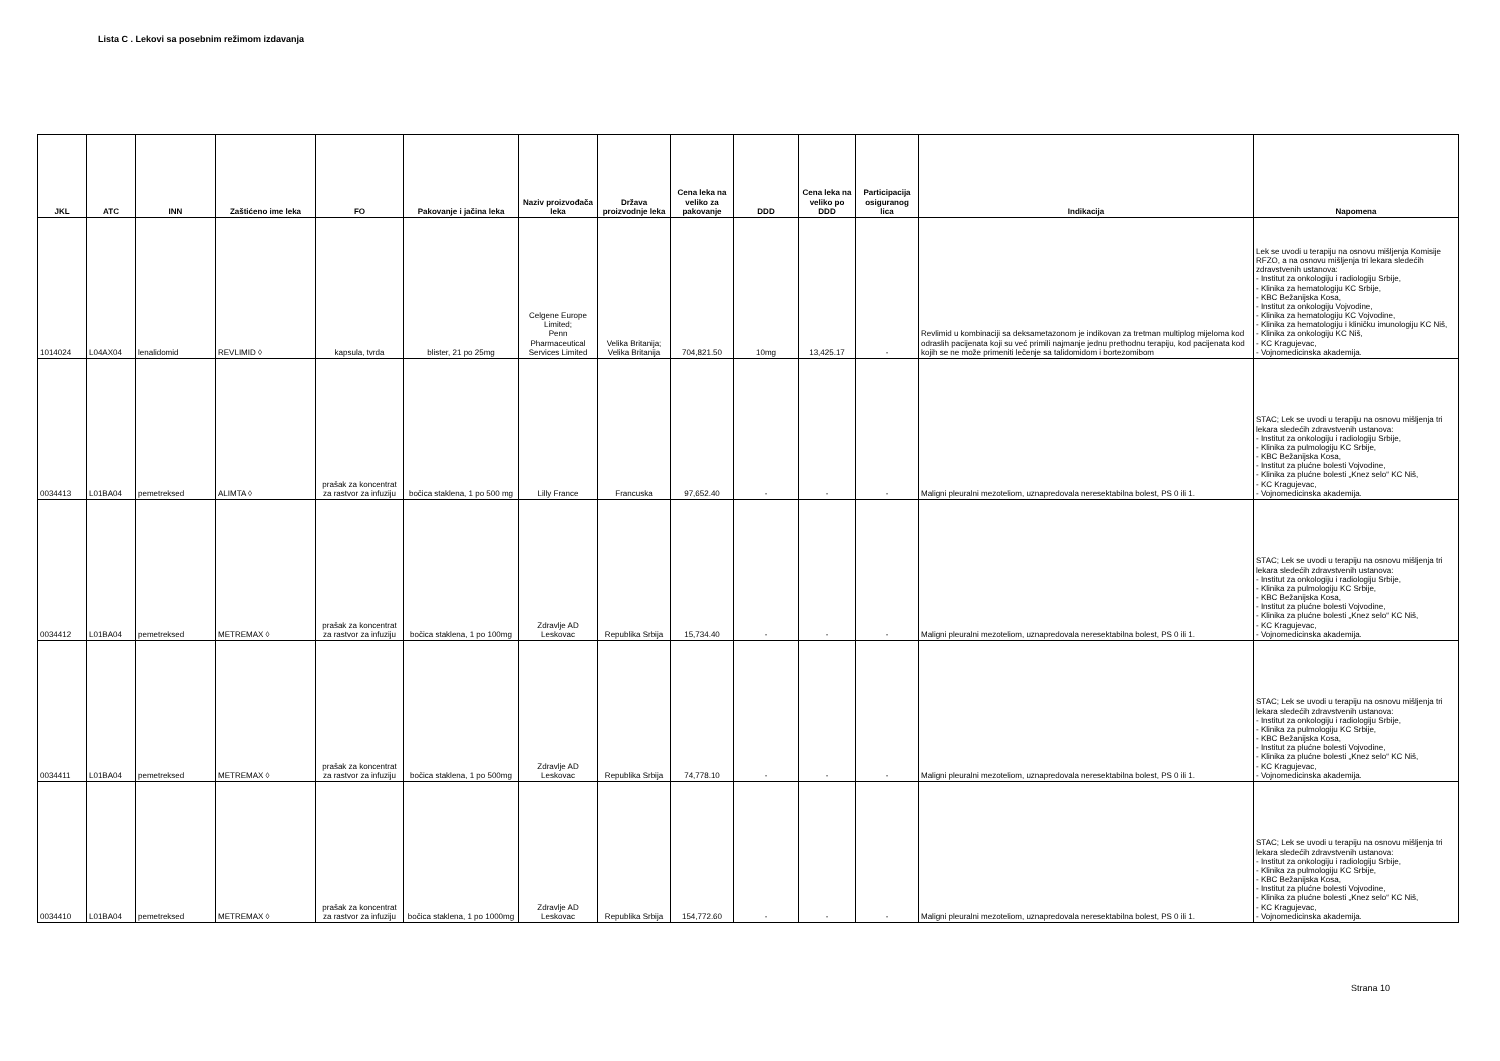Lista C . Lekovi sa posebnim režimom izdavanja
| JKL | ATC | INN | Zaštićeno ime leka | FO | Pakovanje i jačina leka | Naziv proizvođača leka | Država proizvodnje leka | Cena leka na veliko za pakovanje | DDD | Cena leka na veliko po DDD | Participacija osiguranog lica | Indikacija | Napomena |
| --- | --- | --- | --- | --- | --- | --- | --- | --- | --- | --- | --- | --- | --- |
| 1014024 | L04AX04 | lenalidomid | REVLIMID ◊ | kapsula, tvrda | blister, 21 po 25mg | Celgene Europe Limited; Penn Pharmaceutical Services Limited | Velika Britanija; Velika Britanija | 704,821.50 | 10mg | 13,425.17 | - | Revlimid u kombinaciji sa deksametazonom je indikovan za tretman multiplog mijeloma kod odraslih pacijenata koji su već primili najmanje jednu prethodnu terapiju, kod pacijenata kod kojih se ne može primeniti lečenje sa talidomidom i bortezomibom | Lek se uvodi u terapiju na osnovu mišljenja Komisije RFZO, a na osnovu mišljenja tri lekara sledećih zdravstvenih ustanova: - Institut za onkologiju i radiologiju Srbije, - Klinika za hematologiju KC Srbije, - KBC Bežanijska Kosa, - Institut za onkologiju Vojvodine, - Klinika za hematologiju KC Vojvodine, - Klinika za hematologiju i kliničku imunologiju KC Niš, - Klinika za onkologiju KC Niš, - KC Kragujevac, - Vojnomedicinska akademija. |
| 0034413 | L01BA04 | pemetreksed | ALIMTA ◊ | prašak za koncentrat za rastvor za infuziju | bočica staklena, 1 po 500 mg | Lilly France | Francuska | 97,652.40 | - | - | - | Maligni pleuralni mezoteliom, uznapredovala neresektabilna bolest, PS 0 ili 1. | STAC; Lek se uvodi u terapiju na osnovu mišljenja tri lekara sledećih zdravstvenih ustanova: - Institut za onkologiju i radiologiju Srbije, - Klinika za pulmologiju KC Srbije, - KBC Bežanijska Kosa, - Institut za plućne bolesti Vojvodine, - Klinika za plućne bolesti „Knez selo“ KC Niš, - KC Kragujevac, - Vojnomedicinska akademija. |
| 0034412 | L01BA04 | pemetreksed | METREMAX ◊ | prašak za koncentrat za rastvor za infuziju | bočica staklena, 1 po 100mg | Zdravlje AD Leskovac | Republika Srbija | 15,734.40 | - | - | - | Maligni pleuralni mezoteliom, uznapredovala neresektabilna bolest, PS 0 ili 1. | STAC; Lek se uvodi u terapiju na osnovu mišljenja tri lekara sledećih zdravstvenih ustanova: - Institut za onkologiju i radiologiju Srbije, - Klinika za pulmologiju KC Srbije, - KBC Bežanijska Kosa, - Institut za plućne bolesti Vojvodine, - Klinika za plućne bolesti „Knez selo“ KC Niš, - KC Kragujevac, - Vojnomedicinska akademija. |
| 0034411 | L01BA04 | pemetreksed | METREMAX ◊ | prašak za koncentrat za rastvor za infuziju | bočica staklena, 1 po 500mg | Zdravlje AD Leskovac | Republika Srbija | 74,778.10 | - | - | - | Maligni pleuralni mezoteliom, uznapredovala neresektabilna bolest, PS 0 ili 1. | STAC; Lek se uvodi u terapiju na osnovu mišljenja tri lekara sledećih zdravstvenih ustanova: - Institut za onkologiju i radiologiju Srbije, - Klinika za pulmologiju KC Srbije, - KBC Bežanijska Kosa, - Institut za plućne bolesti Vojvodine, - Klinika za plućne bolesti „Knez selo“ KC Niš, - KC Kragujevac, - Vojnomedicinska akademija. |
| 0034410 | L01BA04 | pemetreksed | METREMAX ◊ | prašak za koncentrat za rastvor za infuziju | bočica staklena, 1 po 1000mg | Zdravlje AD Leskovac | Republika Srbija | 154,772.60 | - | - | - | Maligni pleuralni mezoteliom, uznapredovala neresektabilna bolest, PS 0 ili 1. | STAC; Lek se uvodi u terapiju na osnovu mišljenja tri lekara sledećih zdravstvenih ustanova: - Institut za onkologiju i radiologiju Srbije, - Klinika za pulmologiju KC Srbije, - KBC Bežanijska Kosa, - Institut za plućne bolesti Vojvodine, - Klinika za plućne bolesti „Knez selo“ KC Niš, - KC Kragujevac, - Vojnomedicinska akademija. |
Strana 10